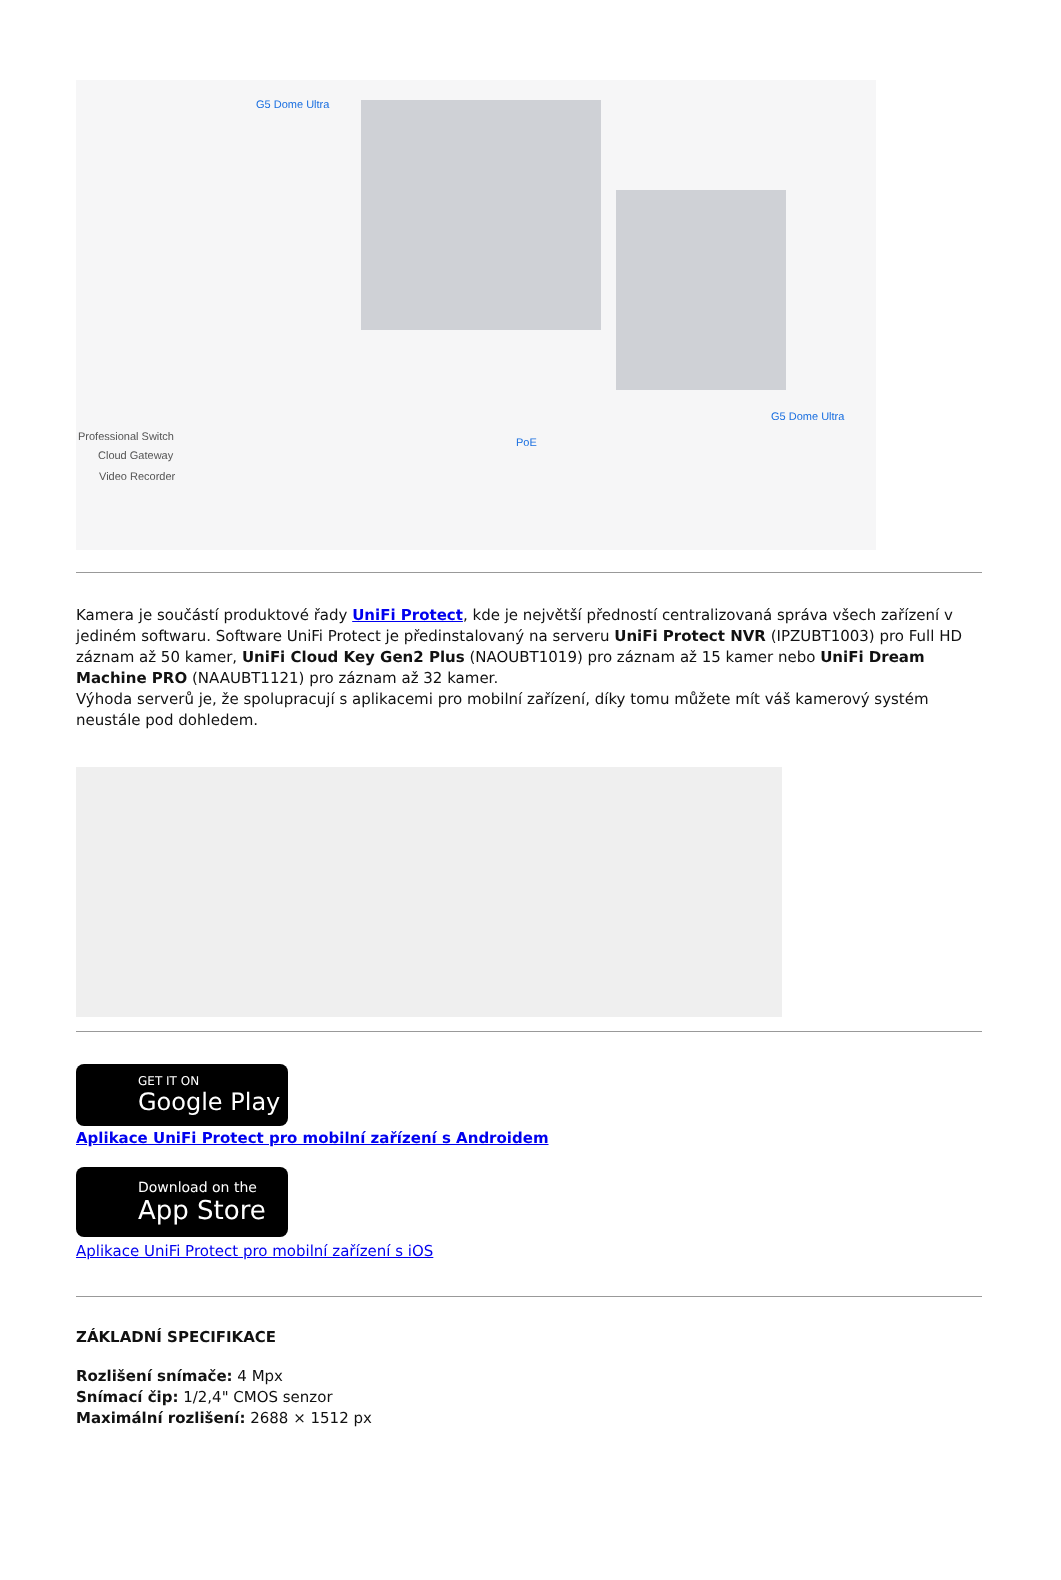G5 Dome Ultra
G5 Dome Ultra
PoE
Professional Switch
Cloud Gateway
Video Recorder
Kamera je součástí produktové řady UniFi Protect, kde je největší předností centralizovaná správa všech zařízení v jediném softwaru. Software UniFi Protect je předinstalovaný na serveru UniFi Protect NVR (IPZUBT1003) pro Full HD záznam až 50 kamer, UniFi Cloud Key Gen2 Plus (NAOUBT1019) pro záznam až 15 kamer nebo UniFi Dream Machine PRO (NAAUBT1121) pro záznam až 32 kamer.
Výhoda serverů je, že spolupracují s aplikacemi pro mobilní zařízení, díky tomu můžete mít váš kamerový systém neustále pod dohledem.
GET IT ON
Google Play
Aplikace UniFi Protect pro mobilní zařízení s Androidem
Download on the
App Store
Aplikace UniFi Protect pro mobilní zařízení s iOS
ZÁKLADNÍ SPECIFIKACE
Rozlišení snímače: 4 Mpx
Snímací čip: 1/2,4" CMOS senzor
Maximální rozlišení: 2688 × 1512 px